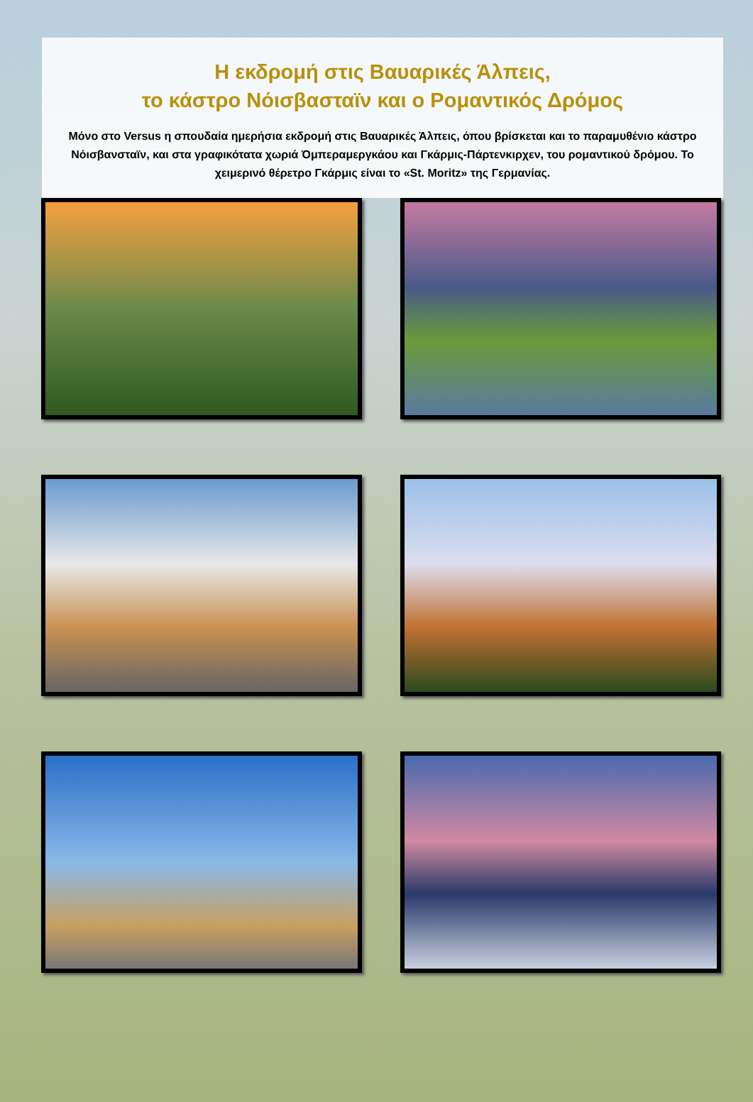Η εκδρομή στις Βαυαρικές Άλπεις,
το κάστρο Νόισβασταϊν και ο Ρομαντικός Δρόμος
Μόνο στο Versus η σπουδαία ημερήσια εκδρομή στις Βαυαρικές Άλπεις, όπου βρίσκεται και το παραμυθένιο κάστρο Νόισβανσταϊν, και στα γραφικότατα χωριά Όμπεραμεργκάου και Γκάρμις-Πάρτενκιρχεν, του ρομαντικού δρόμου. Το χειμερινό θέρετρο Γκάρμις είναι το «St. Moritz» της Γερμανίας.